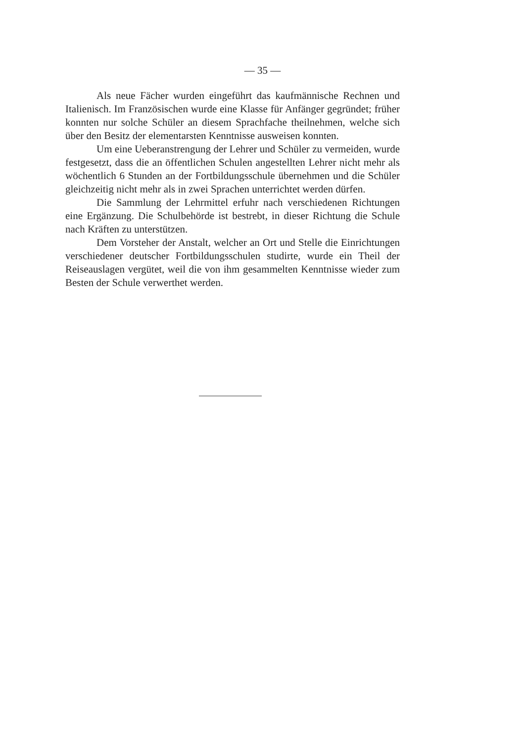— 35 —
Als neue Fächer wurden eingeführt das kaufmännische Rechnen und Italienisch. Im Französischen wurde eine Klasse für Anfänger gegründet; früher konnten nur solche Schüler an diesem Sprachfache theilnehmen, welche sich über den Besitz der elementarsten Kenntnisse ausweisen konnten.
Um eine Ueberanstrengung der Lehrer und Schüler zu vermeiden, wurde festgesetzt, dass die an öffentlichen Schulen angestellten Lehrer nicht mehr als wöchentlich 6 Stunden an der Fortbildungsschule übernehmen und die Schüler gleichzeitig nicht mehr als in zwei Sprachen unterrichtet werden dürfen.
Die Sammlung der Lehrmittel erfuhr nach verschiedenen Richtungen eine Ergänzung. Die Schulbehörde ist bestrebt, in dieser Richtung die Schule nach Kräften zu unterstützen.
Dem Vorsteher der Anstalt, welcher an Ort und Stelle die Einrichtungen verschiedener deutscher Fortbildungsschulen studirte, wurde ein Theil der Reiseauslagen vergütet, weil die von ihm gesammelten Kenntnisse wieder zum Besten der Schule verwerthet werden.